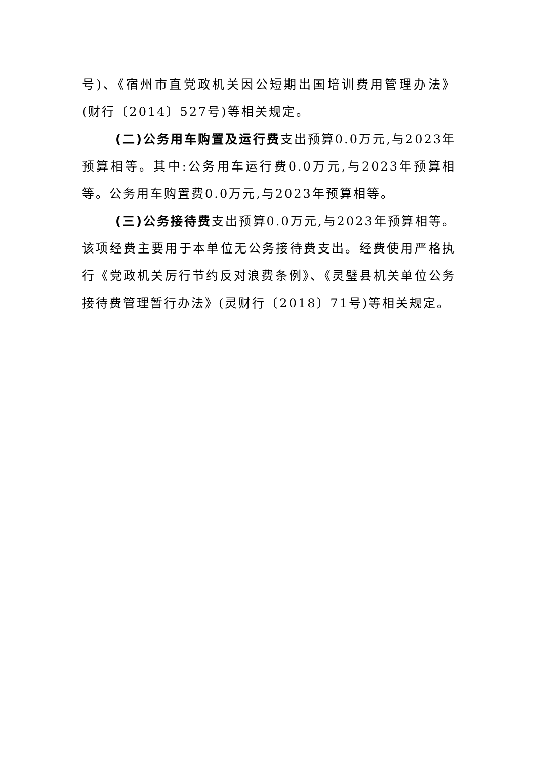号)、《宿州市直党政机关因公短期出国培训费用管理办法》(财行〔2014〕527号)等相关规定。
(二)公务用车购置及运行费支出预算0.0万元,与2023年预算相等。其中:公务用车运行费0.0万元,与2023年预算相等。公务用车购置费0.0万元,与2023年预算相等。
(三)公务接待费支出预算0.0万元,与2023年预算相等。该项经费主要用于本单位无公务接待费支出。经费使用严格执行《党政机关厉行节约反对浪费条例》、《灵璧县机关单位公务接待费管理暂行办法》(灵财行〔2018〕71号)等相关规定。